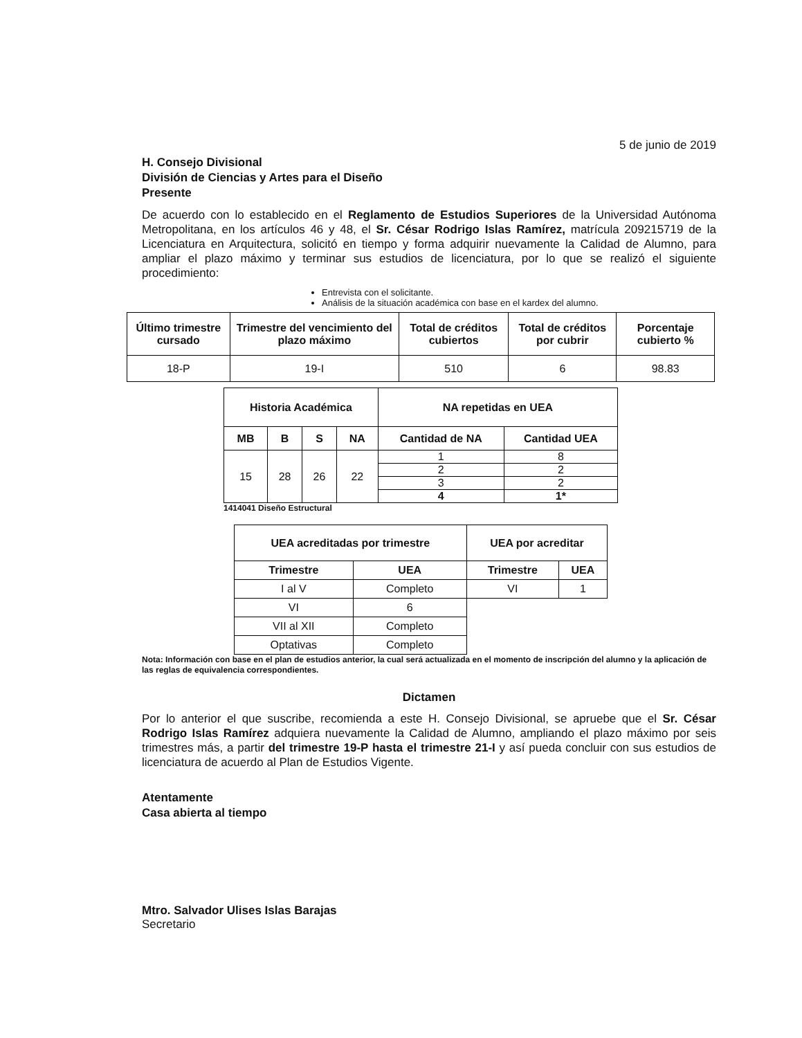5 de junio de 2019
H. Consejo Divisional
División de Ciencias y Artes para el Diseño
Presente
De acuerdo con lo establecido en el Reglamento de Estudios Superiores de la Universidad Autónoma Metropolitana, en los artículos 46 y 48, el Sr. César Rodrigo Islas Ramírez, matrícula 209215719 de la Licenciatura en Arquitectura, solicitó en tiempo y forma adquirir nuevamente la Calidad de Alumno, para ampliar el plazo máximo y terminar sus estudios de licenciatura, por lo que se realizó el siguiente procedimiento:
Entrevista con el solicitante.
Análisis de la situación académica con base en el kardex del alumno.
| Último trimestre cursado | Trimestre del vencimiento del plazo máximo | Total de créditos cubiertos | Total de créditos por cubrir | Porcentaje cubierto % |
| --- | --- | --- | --- | --- |
| 18-P | 19-I | 510 | 6 | 98.83 |
| Historia Académica | | | | NA repetidas en UEA | |
| --- | --- | --- | --- | --- | --- |
| MB | B | S | NA | Cantidad de NA | Cantidad UEA |
| 15 | 28 | 26 | 22 | 1 | 8 |
| | | | | 2 | 2 |
| | | | | 3 | 2 |
| | | | | 4 | 1* |
1414041 Diseño Estructural
| UEA acreditadas por trimestre | | UEA por acreditar | |
| --- | --- | --- | --- |
| Trimestre | UEA | Trimestre | UEA |
| I al V | Completo | VI | 1 |
| VI | 6 | | |
| VII al XII | Completo | | |
| Optativas | Completo | | |
Nota: Información con base en el plan de estudios anterior, la cual será actualizada en el momento de inscripción del alumno y la aplicación de las reglas de equivalencia correspondientes.
Dictamen
Por lo anterior el que suscribe, recomienda a este H. Consejo Divisional, se apruebe que el Sr. César Rodrigo Islas Ramírez adquiera nuevamente la Calidad de Alumno, ampliando el plazo máximo por seis trimestres más, a partir del trimestre 19-P hasta el trimestre 21-I y así pueda concluir con sus estudios de licenciatura de acuerdo al Plan de Estudios Vigente.
Atentamente
Casa abierta al tiempo
Mtro. Salvador Ulises Islas Barajas
Secretario